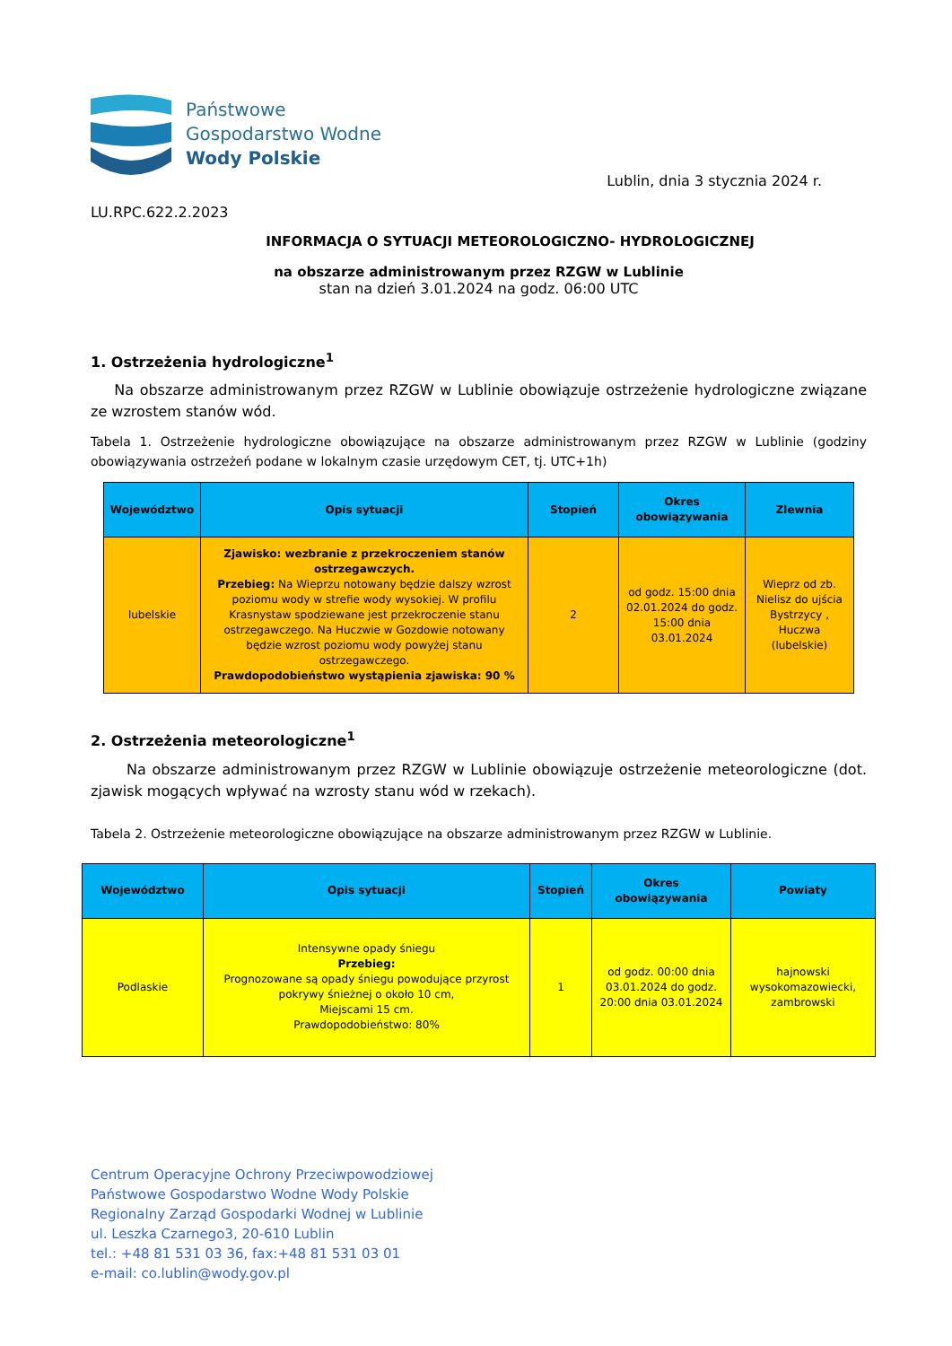Państwowe
Gospodarstwo Wodne
Wody Polskie
Lublin, dnia 3 stycznia 2024 r.
LU.RPC.622.2.2023
INFORMACJA O SYTUACJI METEOROLOGICZNO- HYDROLOGICZNEJ
na obszarze administrowanym przez RZGW w Lublinie
stan na dzień 3.01.2024 na godz. 06:00 UTC
1. Ostrzeżenia hydrologiczne<sup>1</sup>
Na obszarze administrowanym przez RZGW w Lublinie obowiązuje ostrzeżenie hydrologiczne związane ze wzrostem stanów wód.
Tabela 1. Ostrzeżenie hydrologiczne obowiązujące na obszarze administrowanym przez RZGW w Lublinie (godziny obowiązywania ostrzeżeń podane w lokalnym czasie urzędowym CET, tj. UTC+1h)
| Województwo | Opis sytuacji | Stopień | Okres obowiązywania | Zlewnia |
| --- | --- | --- | --- | --- |
| lubelskie | Zjawisko: wezbranie z przekroczeniem stanów ostrzegawczych. Przebieg: Na Wieprzu notowany będzie dalszy wzrost poziomu wody w strefie wody wysokiej. W profilu Krasnystaw spodziewane jest przekroczenie stanu ostrzegawczego. Na Huczwie w Gozdowie notowany będzie wzrost poziomu wody powyżej stanu ostrzegawczego. Prawdopodobieństwo wystąpienia zjawiska: 90 % | 2 | od godz. 15:00 dnia 02.01.2024 do godz. 15:00 dnia 03.01.2024 | Wieprz od zb. Nielisz do ujścia Bystrzycy , Huczwa (lubelskie) |
2. Ostrzeżenia meteorologiczne<sup>1</sup>
Na obszarze administrowanym przez RZGW w Lublinie obowiązuje ostrzeżenie meteorologiczne (dot. zjawisk mogących wpływać na wzrosty stanu wód w rzekach).
Tabela 2. Ostrzeżenie meteorologiczne obowiązujące na obszarze administrowanym przez RZGW w Lublinie.
| Województwo | Opis sytuacji | Stopień | Okres obowiązywania | Powiaty |
| --- | --- | --- | --- | --- |
| Podlaskie | Intensywne opady śniegu Przebieg: Prognozowane są opady śniegu powodujące przyrost pokrywy śnieżnej o około 10 cm, Miejscami 15 cm. Prawdopodobieństwo: 80% | 1 | od godz. 00:00 dnia 03.01.2024 do godz. 20:00 dnia 03.01.2024 | hajnowski wysokomazowiecki, zambrowski |
Centrum Operacyjne Ochrony Przeciwpowodziowej
Państwowe Gospodarstwo Wodne Wody Polskie
Regionalny Zarząd Gospodarki Wodnej w Lublinie
ul. Leszka Czarnego3, 20-610 Lublin
tel.: +48 81 531 03 36, fax:+48 81 531 03 01
e-mail: co.lublin@wody.gov.pl